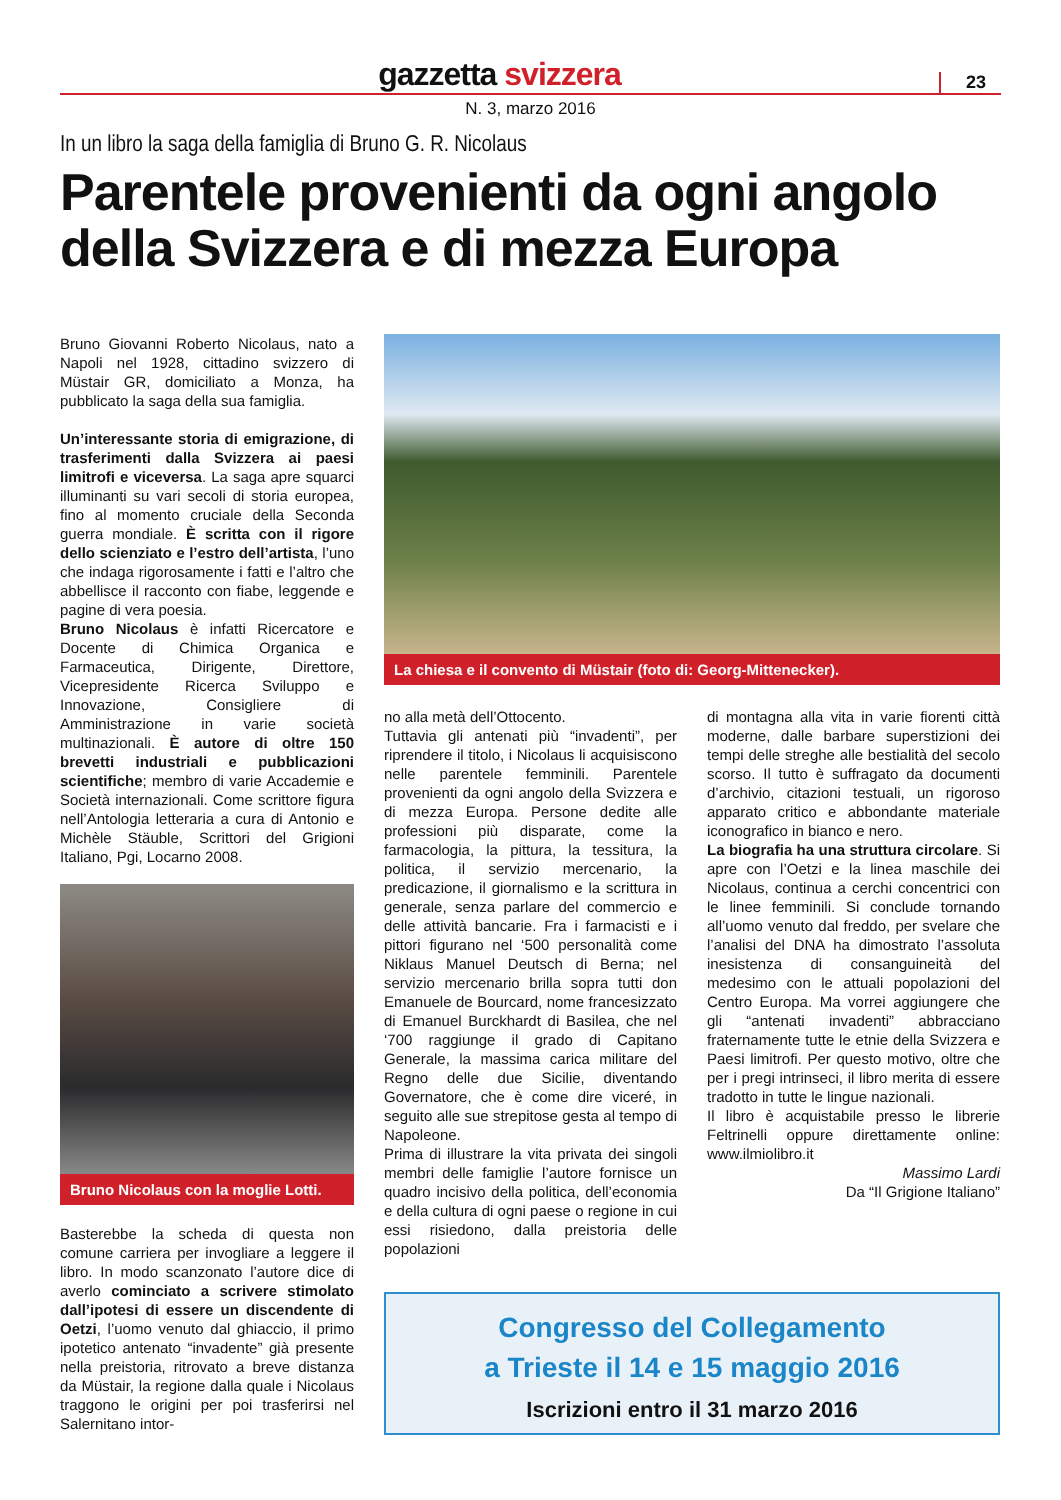gazzetta svizzera
23
N. 3, marzo 2016
In un libro la saga della famiglia di Bruno G. R. Nicolaus
Parentele provenienti da ogni angolo della Svizzera e di mezza Europa
Bruno Giovanni Roberto Nicolaus, nato a Napoli nel 1928, cittadino svizzero di Müstair GR, domiciliato a Monza, ha pubblicato la saga della sua famiglia.
Un’interessante storia di emigrazione, di trasferimenti dalla Svizzera ai paesi limitrofi e viceversa. La saga apre squarci illuminanti su vari secoli di storia europea, fino al momento cruciale della Seconda guerra mondiale. È scritta con il rigore dello scienziato e l’estro dell’artista, l’uno che indaga rigorosamente i fatti e l’altro che abbellisce il racconto con fiabe, leggende e pagine di vera poesia.
Bruno Nicolaus è infatti Ricercatore e Docente di Chimica Organica e Farmaceutica, Dirigente, Direttore, Vicepresidente Ricerca Sviluppo e Innovazione, Consigliere di Amministrazione in varie società multinazionali. È autore di oltre 150 brevetti industriali e pubblicazioni scientifiche; membro di varie Accademie e Società internazionali. Come scrittore figura nell’Antologia letteraria a cura di Antonio e Michèle Stäuble, Scrittori del Grigioni Italiano, Pgi, Locarno 2008.
Bruno Nicolaus con la moglie Lotti.
Basterebbe la scheda di questa non comune carriera per invogliare a leggere il libro. In modo scanzonato l’autore dice di averlo cominciato a scrivere stimolato dall’ipotesi di essere un discendente di Oetzi, l’uomo venuto dal ghiaccio, il primo ipotetico antenato “invadente” già presente nella preistoria, ritrovato a breve distanza da Müstair, la regione dalla quale i Nicolaus traggono le origini per poi trasferirsi nel Salernitano intor-
La chiesa e il convento di Müstair (foto di: Georg-Mittenecker).
no alla metà dell’Ottocento.
Tuttavia gli antenati più “invadenti”, per riprendere il titolo, i Nicolaus li acquisiscono nelle parentele femminili. Parentele provenienti da ogni angolo della Svizzera e di mezza Europa. Persone dedite alle professioni più disparate, come la farmacologia, la pittura, la tessitura, la politica, il servizio mercenario, la predicazione, il giornalismo e la scrittura in generale, senza parlare del commercio e delle attività bancarie. Fra i farmacisti e i pittori figurano nel ‘500 personalità come Niklaus Manuel Deutsch di Berna; nel servizio mercenario brilla sopra tutti don Emanuele de Bourcard, nome francesizzato di Emanuel Burckhardt di Basilea, che nel ‘700 raggiunge il grado di Capitano Generale, la massima carica militare del Regno delle due Sicilie, diventando Governatore, che è come dire viceré, in seguito alle sue strepitose gesta al tempo di Napoleone.
Prima di illustrare la vita privata dei singoli membri delle famiglie l’autore fornisce un quadro incisivo della politica, dell’economia e della cultura di ogni paese o regione in cui essi risiedono, dalla preistoria delle popolazioni
di montagna alla vita in varie fiorenti città moderne, dalle barbare superstizioni dei tempi delle streghe alle bestialità del secolo scorso. Il tutto è suffragato da documenti d’archivio, citazioni testuali, un rigoroso apparato critico e abbondante materiale iconografico in bianco e nero.
La biografia ha una struttura circolare. Si apre con l’Oetzi e la linea maschile dei Nicolaus, continua a cerchi concentrici con le linee femminili. Si conclude tornando all’uomo venuto dal freddo, per svelare che l’analisi del DNA ha dimostrato l’assoluta inesistenza di consanguineità del medesimo con le attuali popolazioni del Centro Europa. Ma vorrei aggiungere che gli “antenati invadenti” abbracciano fraternamente tutte le etnie della Svizzera e Paesi limitrofi. Per questo motivo, oltre che per i pregi intrinseci, il libro merita di essere tradotto in tutte le lingue nazionali.
Il libro è acquistabile presso le librerie Feltrinelli oppure direttamente online: www.ilmiolibro.it
Massimo Lardi
Da “Il Grigione Italiano”
Congresso del Collegamento
a Trieste il 14 e 15 maggio 2016
Iscrizioni entro il 31 marzo 2016